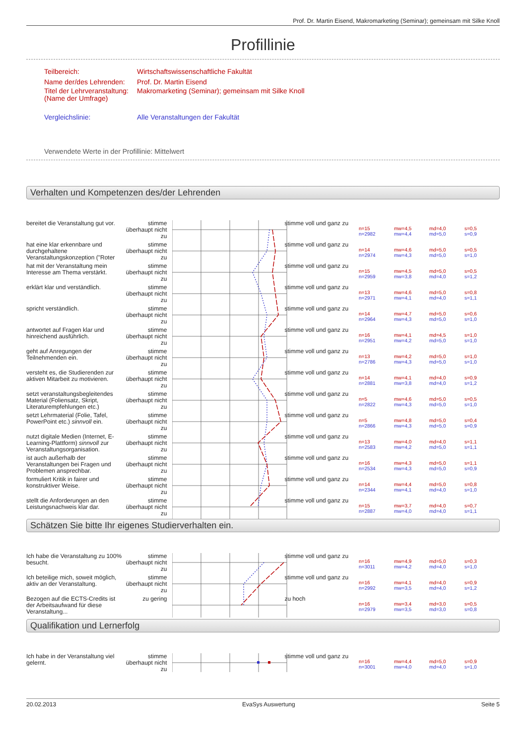Prof. Dr. Martin Eisend, Makromarketing (Seminar); gemeinsam mit Silke Knoll
Profillinie
Teilbereich: Wirtschaftswissenschaftliche Fakultät
Name der/des Lehrenden: Prof. Dr. Martin Eisend
Titel der Lehrveranstaltung:
(Name der Umfrage) Makromarketing (Seminar); gemeinsam mit Silke Knoll
Vergleichslinie: Alle Veranstaltungen der Fakultät
Verwendete Werte in der Profillinie: Mittelwert
Verhalten und Kompetenzen des/der Lehrenden
bereitet die Veranstaltung gut vor.
stimme überhaupt nicht zu
stimme voll und ganz zu
n=15
n=2982
mw=4,5
mw=4,4
md=4,0
md=5,0
s=0,5
s=0,9
hat eine klar erkennbare und durchgehaltene Veranstaltungskonzeption ("Roter
stimme überhaupt nicht zu
stimme voll und ganz zu
n=14
n=2974
mw=4,6
mw=4,3
md=5,0
md=5,0
s=0,5
s=1,0
hat mit der Veranstaltung mein Interesse am Thema verstärkt.
stimme überhaupt nicht zu
stimme voll und ganz zu
n=15
n=2959
mw=4,5
mw=3,8
md=5,0
md=4,0
s=0,5
s=1,2
erklärt klar und verständlich.
stimme überhaupt nicht zu
stimme voll und ganz zu
n=13
n=2971
mw=4,6
mw=4,1
md=5,0
md=4,0
s=0,8
s=1,1
spricht verständlich. stimme überhaupt nicht zu
stimme voll und ganz zu
n=14
n=2964
mw=4,7
mw=4,3
md=5,0
md=5,0
s=0,6
s=1,0
antwortet auf Fragen klar und hinreichend ausführlich.
stimme überhaupt nicht zu
stimme voll und ganz zu
n=16
n=2951
mw=4,1
mw=4,2
md=4,5
md=5,0
s=1,0
s=1,0
geht auf Anregungen der Teilnehmenden ein.
stimme überhaupt nicht zu
stimme voll und ganz zu
n=13
n=2786
mw=4,2
mw=4,3
md=5,0
md=5,0
s=1,0
s=1,0
versteht es, die Studierenden zur aktiven Mitarbeit zu motivieren.
stimme überhaupt nicht zu
stimme voll und ganz zu
n=14
n=2881
mw=4,1
mw=3,8
md=4,0
md=4,0
s=0,9
s=1,2
setzt veranstaltungsbegleitendes Material (Foliensatz, Skript, Literaturempfehlungen etc.)
stimme überhaupt nicht zu
stimme voll und ganz zu
n=5
n=2822
mw=4,6
mw=4,3
md=5,0
md=5,0
s=0,5
s=1,0
setzt Lehrmaterial (Folie, Tafel, PowerPoint etc.) sinnvoll ein.
stimme überhaupt nicht zu
stimme voll und ganz zu
n=5
n=2866
mw=4,8
mw=4,3
md=5,0
md=5,0
s=0,4
s=0,9
nutzt digitale Medien (Internet, E-Learning-Plattform) sinnvoll zur Veranstaltungsorganisation.
stimme überhaupt nicht zu
stimme voll und ganz zu
n=13
n=2583
mw=4,0
mw=4,2
md=4,0
md=5,0
s=1,1
s=1,1
ist auch außerhalb der Veranstaltungen bei Fragen und Problemen ansprechbar.
stimme überhaupt nicht zu
stimme voll und ganz zu
n=16
n=2534
mw=4,3
mw=4,3
md=5,0
md=5,0
s=1,1
s=0,9
formuliert Kritik in fairer und konstruktiver Weise.
stimme überhaupt nicht zu
stimme voll und ganz zu
n=14
n=2344
mw=4,4
mw=4,1
md=5,0
md=4,0
s=0,8
s=1,0
stellt die Anforderungen an den Leistungsnachweis klar dar.
stimme überhaupt nicht zu
stimme voll und ganz zu
n=15
n=2887
mw=3,7
mw=4,0
md=4,0
md=4,0
s=0,7
s=1,1
Schätzen Sie bitte Ihr eigenes Studierverhalten ein.
Ich habe die Veranstaltung zu 100% besucht.
stimme überhaupt nicht zu
stimme voll und ganz zu
n=16
n=3011
mw=4,9
mw=4,2
md=5,0
md=4,0
s=0,3
s=1,0
Ich beteilige mich, soweit möglich, aktiv an der Veranstaltung.
stimme überhaupt nicht zu
stimme voll und ganz zu
n=16
n=2992
mw=4,1
mw=3,5
md=4,0
md=4,0
s=0,9
s=1,2
Bezogen auf die ECTS-Credits ist der Arbeitsaufwand für diese Veranstaltung...
zu gering zu hoch
n=16
n=2979
mw=3,4
mw=3,5
md=3,0
md=3,0
s=0,5
s=0,8
Qualifikation und Lernerfolg
Ich habe in der Veranstaltung viel gelernt.
stimme überhaupt nicht zu
stimme voll und ganz zu
n=16
n=3001
mw=4,4
mw=4,0
md=5,0
md=4,0
s=0,9
s=1,0
20.02.2013 EvaSys Auswertung Seite 5